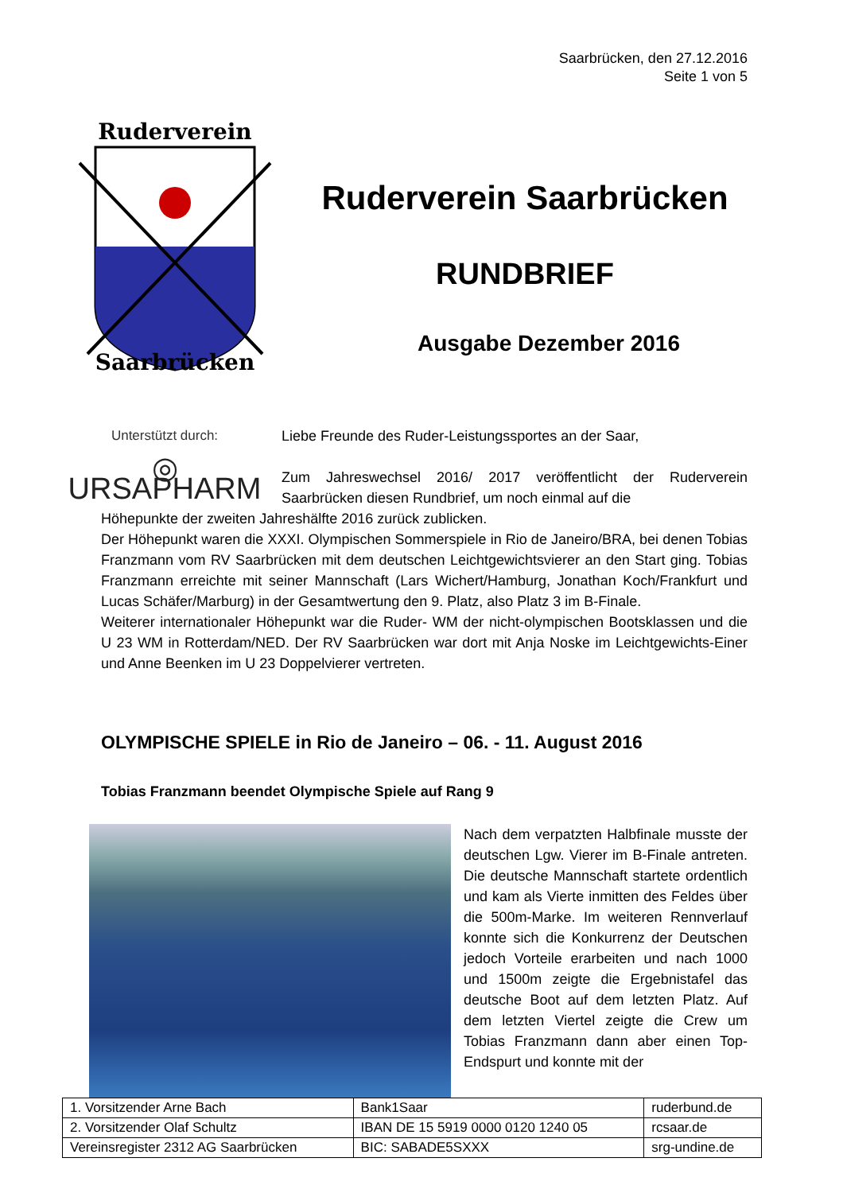Saarbrücken, den 27.12.2016
Seite 1 von 5
Ruderverein
Saarbrücken
Ruderverein Saarbrücken
RUNDBRIEF
Ausgabe Dezember 2016
Unterstützt durch:
◎ URSAPHARM
Liebe Freunde des Ruder-Leistungssportes an der Saar,
Zum Jahreswechsel 2016/ 2017 veröffentlicht der Ruderverein Saarbrücken diesen Rundbrief, um noch einmal auf die
Höhepunkte der zweiten Jahreshälfte 2016 zurück zublicken.
Der Höhepunkt waren die XXXI. Olympischen Sommerspiele in Rio de Janeiro/BRA, bei denen Tobias Franzmann vom RV Saarbrücken mit dem deutschen Leichtgewichtsvierer an den Start ging. Tobias Franzmann erreichte mit seiner Mannschaft (Lars Wichert/Hamburg, Jonathan Koch/Frankfurt und Lucas Schäfer/Marburg) in der Gesamtwertung den 9. Platz, also Platz 3 im B-Finale.
Weiterer internationaler Höhepunkt war die Ruder- WM der nicht-olympischen Bootsklassen und die U 23 WM in Rotterdam/NED. Der RV Saarbrücken war dort mit Anja Noske im Leichtgewichts-Einer und Anne Beenken im U 23 Doppelvierer vertreten.
OLYMPISCHE SPIELE in Rio de Janeiro – 06. - 11. August 2016
Tobias Franzmann beendet Olympische Spiele auf Rang 9
Nach dem verpatzten Halbfinale musste der deutschen Lgw. Vierer im B-Finale antreten. Die deutsche Mannschaft startete ordentlich und kam als Vierte inmitten des Feldes über die 500m-Marke. Im weiteren Rennverlauf konnte sich die Konkurrenz der Deutschen jedoch Vorteile erarbeiten und nach 1000 und 1500m zeigte die Ergebnistafel das deutsche Boot auf dem letzten Platz. Auf dem letzten Viertel zeigte die Crew um Tobias Franzmann dann aber einen Top-Endspurt und konnte mit der
| 1. Vorsitzender Arne Bach | Bank1Saar | ruderbund.de |
| 2. Vorsitzender Olaf Schultz | IBAN DE 15 5919 0000 0120 1240 05 | rcsaar.de |
| Vereinsregister 2312 AG Saarbrücken | BIC: SABADE5SXXX | srg-undine.de |